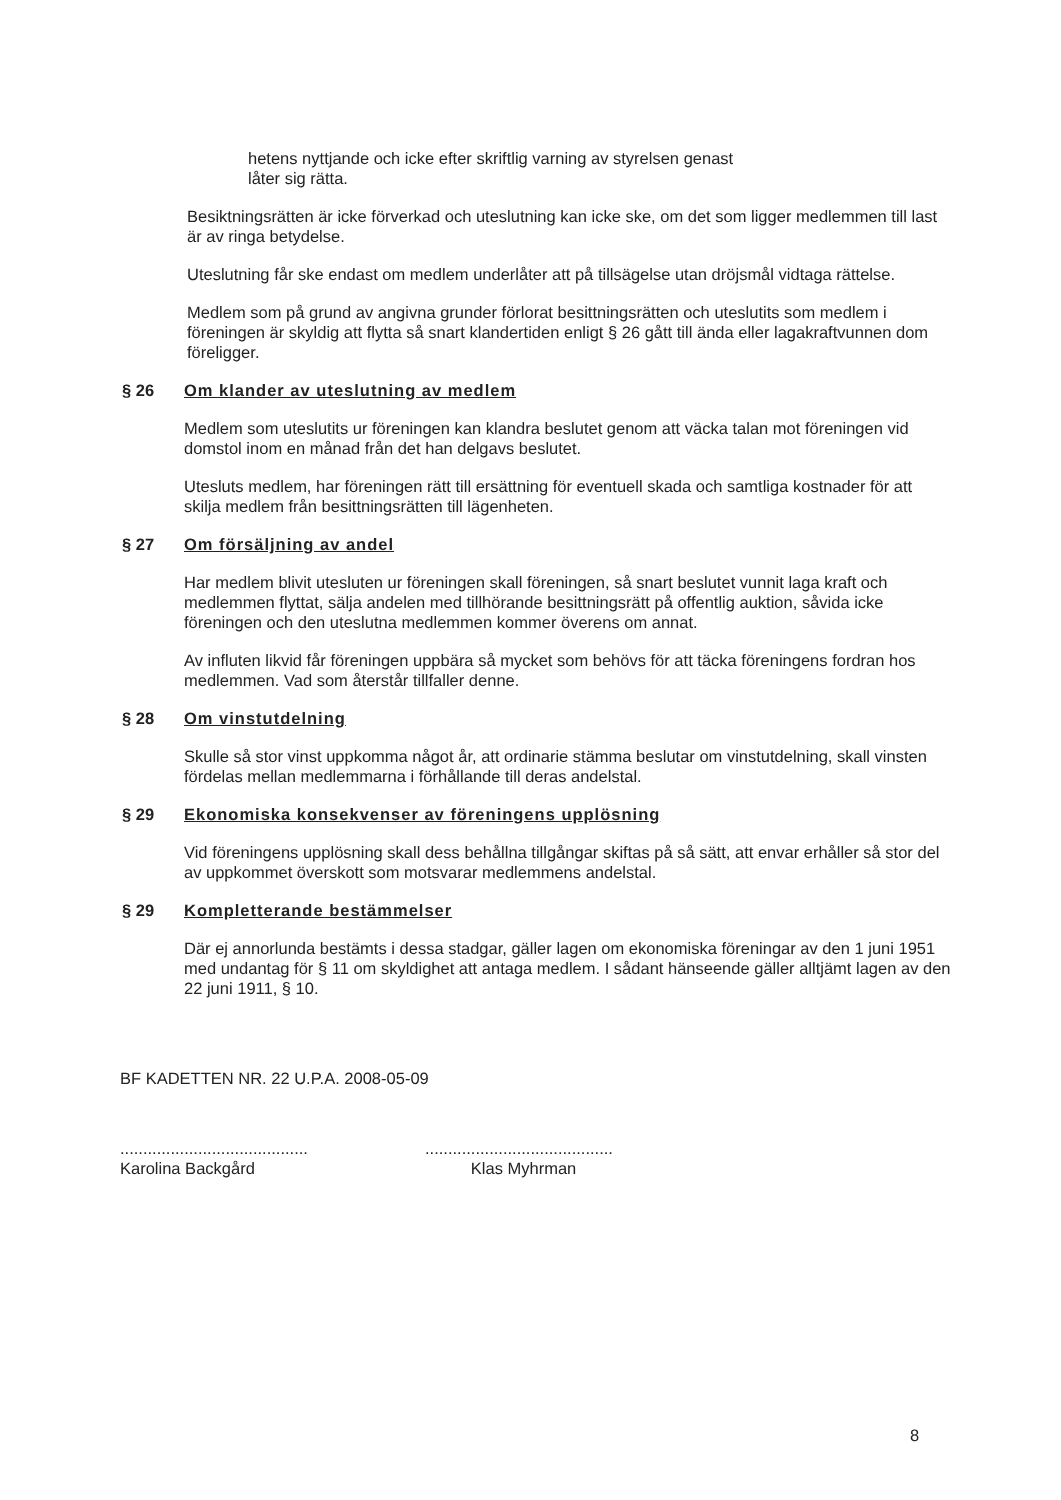hetens nyttjande och icke efter skriftlig varning av styrelsen genast
låter sig rätta.
Besiktningsrätten är icke förverkad och uteslutning kan icke ske, om det som ligger medlemmen till last är av ringa betydelse.
Uteslutning får ske endast om medlem underlåter att på tillsägelse utan dröjsmål vidtaga rättelse.
Medlem som på grund av angivna grunder förlorat besittningsrätten och uteslutits som medlem i föreningen är skyldig att flytta så snart klandertiden enligt § 26 gått till ända eller lagakraftvunnen dom föreligger.
§ 26 Om klander av uteslutning av medlem
Medlem som uteslutits ur föreningen kan klandra beslutet genom att väcka talan mot föreningen vid domstol inom en månad från det han delgavs beslutet.
Utesluts medlem, har föreningen rätt till ersättning för eventuell skada och samtliga kostnader för att skilja medlem från besittningsrätten till lägenheten.
§ 27 Om försäljning av andel
Har medlem blivit utesluten ur föreningen skall föreningen, så snart beslutet vunnit laga kraft och medlemmen flyttat, sälja andelen med tillhörande besittningsrätt på offentlig auktion, såvida icke föreningen och den uteslutna medlemmen kommer överens om annat.
Av influten likvid får föreningen uppbära så mycket som behövs för att täcka föreningens fordran hos medlemmen. Vad som återstår tillfaller denne.
§ 28 Om vinstutdelning
Skulle så stor vinst uppkomma något år, att ordinarie stämma beslutar om vinstutdelning, skall vinsten fördelas mellan medlemmarna i förhållande till deras andelstal.
§ 29 Ekonomiska konsekvenser av föreningens upplösning
Vid föreningens upplösning skall dess behållna tillgångar skiftas på så sätt, att envar erhåller så stor del av uppkommet överskott som motsvarar medlemmens andelstal.
§ 29 Kompletterande bestämmelser
Där ej annorlunda bestämts i dessa stadgar, gäller lagen om ekonomiska föreningar av den 1 juni 1951 med undantag för § 11 om skyldighet att antaga medlem. I sådant hänseende gäller alltjämt lagen av den 22 juni 1911, § 10.
BF KADETTEN NR. 22 U.P.A. 2008-05-09
.........................................
Karolina Backgård
.........................................
Klas Myhrman
8